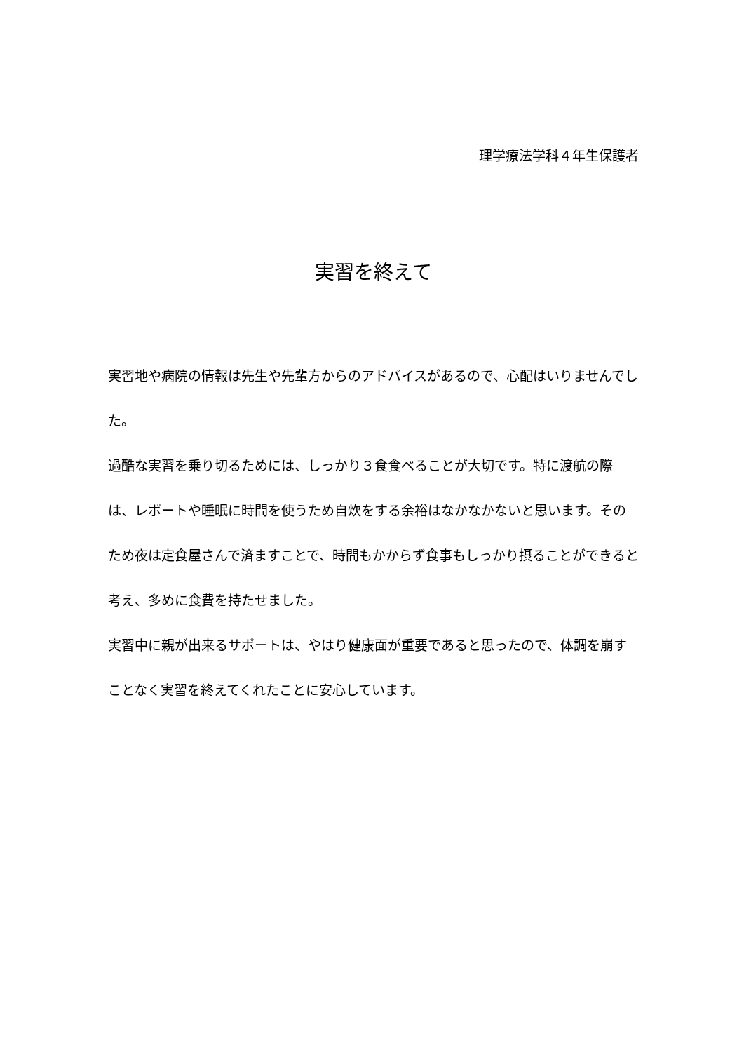理学療法学科４年生保護者
実習を終えて
実習地や病院の情報は先生や先輩方からのアドバイスがあるので、心配はいりませんでした。
過酷な実習を乗り切るためには、しっかり３食食べることが大切です。特に渡航の際は、レポートや睡眠に時間を使うため自炊をする余裕はなかなかないと思います。そのため夜は定食屋さんで済ますことで、時間もかからず食事もしっかり摂ることができると考え、多めに食費を持たせました。
実習中に親が出来るサポートは、やはり健康面が重要であると思ったので、体調を崩すことなく実習を終えてくれたことに安心しています。